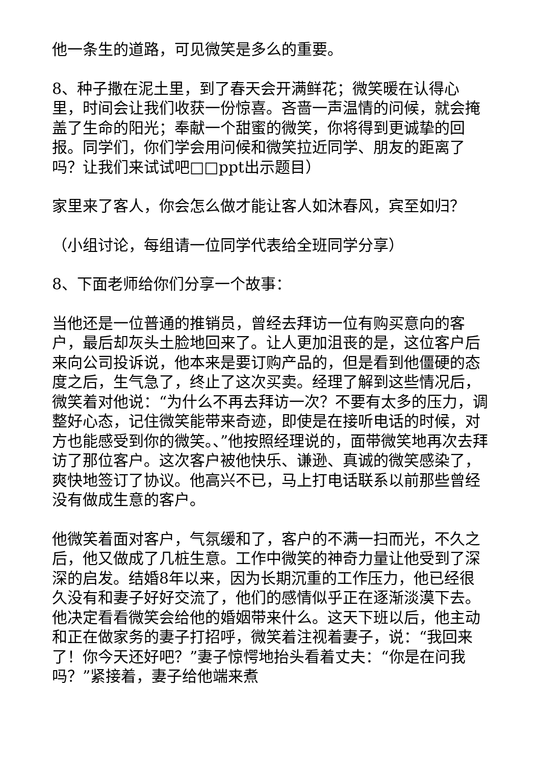他一条生的道路，可见微笑是多么的重要。
8、种子撒在泥土里，到了春天会开满鲜花；微笑暖在认得心里，时间会让我们收获一份惊喜。吝啬一声温情的问候，就会掩盖了生命的阳光；奉献一个甜蜜的微笑，你将得到更诚挚的回报。同学们，你们学会用问候和微笑拉近同学、朋友的距离了吗？让我们来试试吧□□ppt出示题目）
家里来了客人，你会怎么做才能让客人如沐春风，宾至如归？
（小组讨论，每组请一位同学代表给全班同学分享）
8、下面老师给你们分享一个故事：
当他还是一位普通的推销员，曾经去拜访一位有购买意向的客户，最后却灰头土脸地回来了。让人更加沮丧的是，这位客户后来向公司投诉说，他本来是要订购产品的，但是看到他僵硬的态度之后，生气急了，终止了这次买卖。经理了解到这些情况后，微笑着对他说：“为什么不再去拜访一次？不要有太多的压力，调整好心态，记住微笑能带来奇迹，即使是在接听电话的时候，对方也能感受到你的微笑。、”他按照经理说的，面带微笑地再次去拜访了那位客户。这次客户被他快乐、谦逊、真诚的微笑感染了，爽快地签订了协议。他高兴不已，马上打电话联系以前那些曾经没有做成生意的客户。
他微笑着面对客户，气氛缓和了，客户的不满一扫而光，不久之后，他又做成了几桩生意。工作中微笑的神奇力量让他受到了深深的启发。结婚8年以来，因为长期沉重的工作压力，他已经很久没有和妻子好好交流了，他们的感情似乎正在逐渐淡漠下去。他决定看看微笑会给他的婚姻带来什么。这天下班以后，他主动和正在做家务的妻子打招呼，微笑着注视着妻子，说：“我回来了！你今天还好吧？”妻子惊愕地抬头看着丈夫：“你是在问我吗？”紧接着，妻子给他端来煮